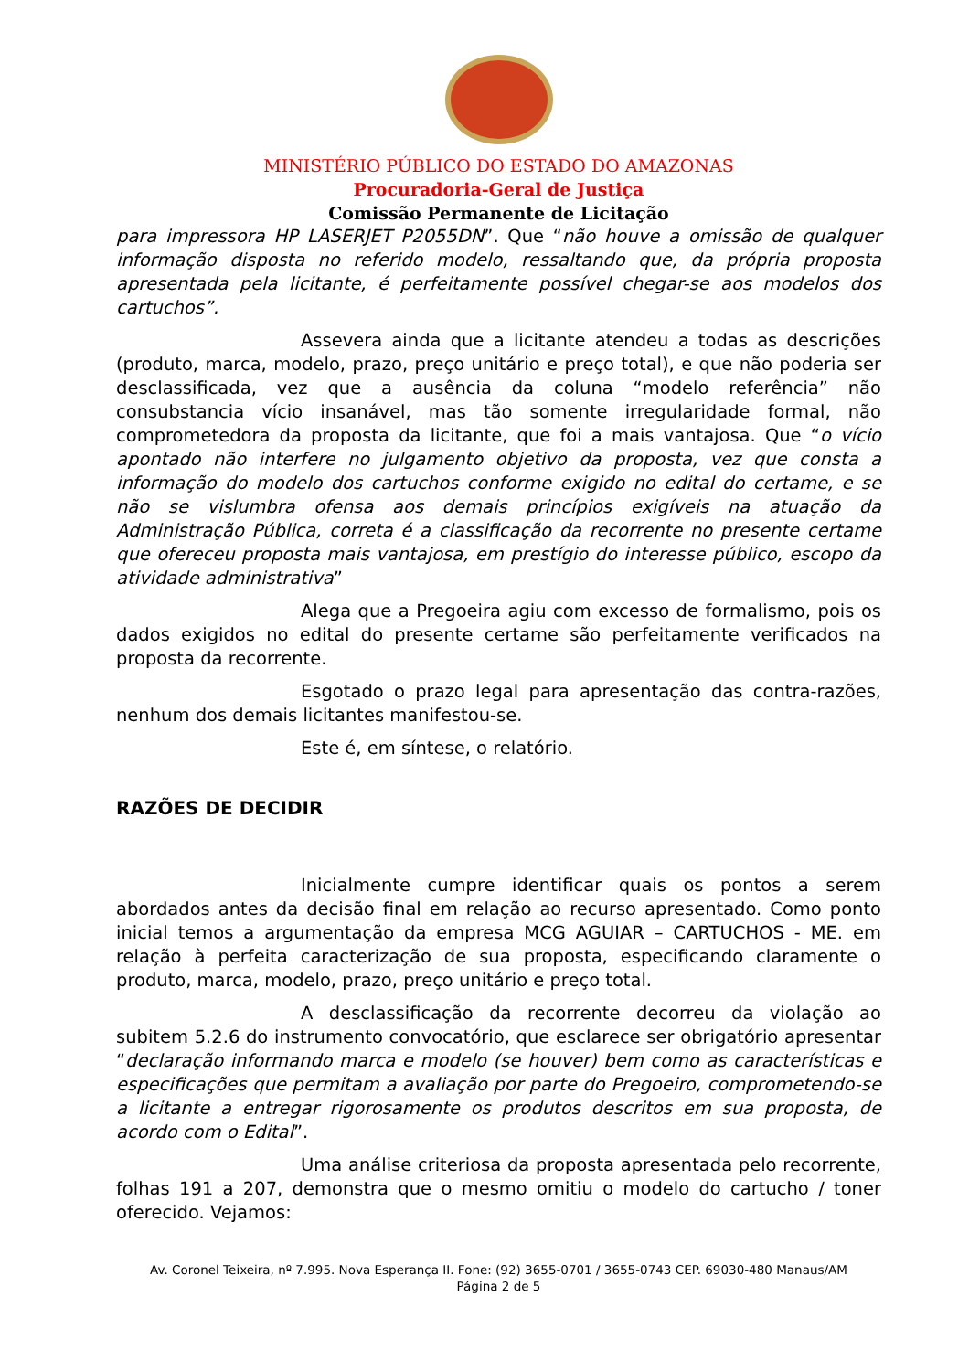MINISTÉRIO PÚBLICO DO ESTADO DO AMAZONAS
Procuradoria-Geral de Justiça
Comissão Permanente de Licitação
para impressora HP LASERJET P2055DN”. Que “não houve a omissão de qualquer informação disposta no referido modelo, ressaltando que, da própria proposta apresentada pela licitante, é perfeitamente possível chegar-se aos modelos dos cartuchos”.
Assevera ainda que a licitante atendeu a todas as descrições (produto, marca, modelo, prazo, preço unitário e preço total), e que não poderia ser desclassificada, vez que a ausência da coluna “modelo referência” não consubstancia vício insanável, mas tão somente irregularidade formal, não comprometedora da proposta da licitante, que foi a mais vantajosa. Que “o vício apontado não interfere no julgamento objetivo da proposta, vez que consta a informação do modelo dos cartuchos conforme exigido no edital do certame, e se não se vislumbra ofensa aos demais princípios exigíveis na atuação da Administração Pública, correta é a classificação da recorrente no presente certame que ofereceu proposta mais vantajosa, em prestígio do interesse público, escopo da atividade administrativa”
Alega que a Pregoeira agiu com excesso de formalismo, pois os dados exigidos no edital do presente certame são perfeitamente verificados na proposta da recorrente.
Esgotado o prazo legal para apresentação das contra-razões, nenhum dos demais licitantes manifestou-se.
Este é, em síntese, o relatório.
RAZÕES DE DECIDIR
Inicialmente cumpre identificar quais os pontos a serem abordados antes da decisão final em relação ao recurso apresentado. Como ponto inicial temos a argumentação da empresa MCG AGUIAR – CARTUCHOS - ME. em relação à perfeita caracterização de sua proposta, especificando claramente o produto, marca, modelo, prazo, preço unitário e preço total.
A desclassificação da recorrente decorreu da violação ao subitem 5.2.6 do instrumento convocatório, que esclarece ser obrigatório apresentar “declaração informando marca e modelo (se houver) bem como as características e especificações que permitam a avaliação por parte do Pregoeiro, comprometendo-se a licitante a entregar rigorosamente os produtos descritos em sua proposta, de acordo com o Edital”.
Uma análise criteriosa da proposta apresentada pelo recorrente, folhas 191 a 207, demonstra que o mesmo omitiu o modelo do cartucho / toner oferecido. Vejamos:
Av. Coronel Teixeira, nº 7.995. Nova Esperança II. Fone: (92) 3655-0701 / 3655-0743 CEP. 69030-480 Manaus/AM
Página 2 de 5